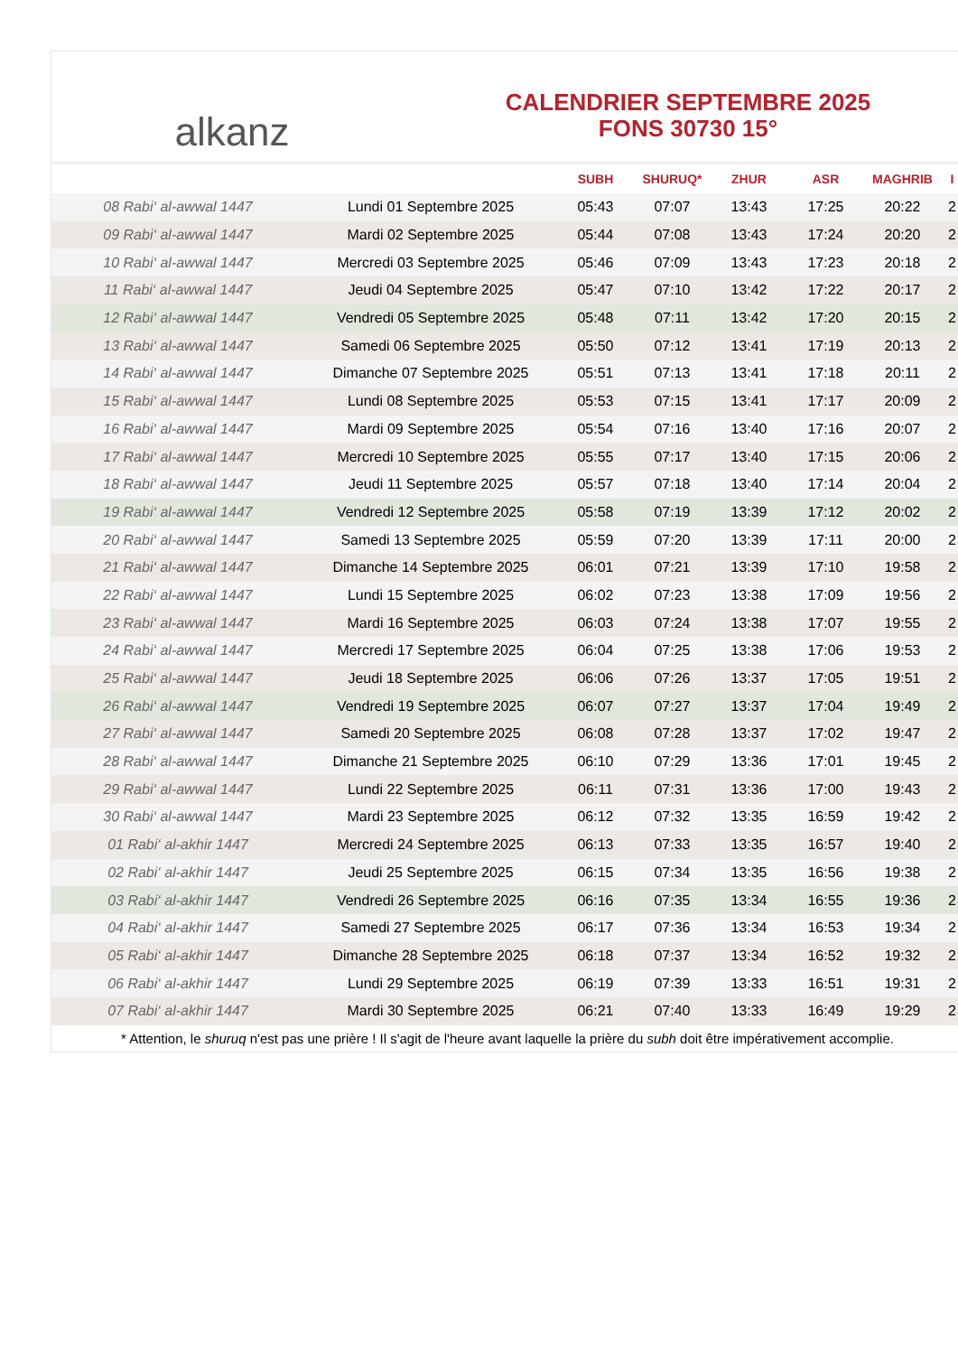alkanz
CALENDRIER SEPTEMBRE 2025
FONS 30730 15°
| | | SUBH | SHURUQ* | ZHUR | ASR | MAGHRIB | I |
| --- | --- | --- | --- | --- | --- | --- | --- |
| 08 Rabi‘ al-awwal 1447 | Lundi 01 Septembre 2025 | 05:43 | 07:07 | 13:43 | 17:25 | 20:22 | 2 |
| 09 Rabi‘ al-awwal 1447 | Mardi 02 Septembre 2025 | 05:44 | 07:08 | 13:43 | 17:24 | 20:20 | 2 |
| 10 Rabi‘ al-awwal 1447 | Mercredi 03 Septembre 2025 | 05:46 | 07:09 | 13:43 | 17:23 | 20:18 | 2 |
| 11 Rabi‘ al-awwal 1447 | Jeudi 04 Septembre 2025 | 05:47 | 07:10 | 13:42 | 17:22 | 20:17 | 2 |
| 12 Rabi‘ al-awwal 1447 | Vendredi 05 Septembre 2025 | 05:48 | 07:11 | 13:42 | 17:20 | 20:15 | 2 |
| 13 Rabi‘ al-awwal 1447 | Samedi 06 Septembre 2025 | 05:50 | 07:12 | 13:41 | 17:19 | 20:13 | 2 |
| 14 Rabi‘ al-awwal 1447 | Dimanche 07 Septembre 2025 | 05:51 | 07:13 | 13:41 | 17:18 | 20:11 | 2 |
| 15 Rabi‘ al-awwal 1447 | Lundi 08 Septembre 2025 | 05:53 | 07:15 | 13:41 | 17:17 | 20:09 | 2 |
| 16 Rabi‘ al-awwal 1447 | Mardi 09 Septembre 2025 | 05:54 | 07:16 | 13:40 | 17:16 | 20:07 | 2 |
| 17 Rabi‘ al-awwal 1447 | Mercredi 10 Septembre 2025 | 05:55 | 07:17 | 13:40 | 17:15 | 20:06 | 2 |
| 18 Rabi‘ al-awwal 1447 | Jeudi 11 Septembre 2025 | 05:57 | 07:18 | 13:40 | 17:14 | 20:04 | 2 |
| 19 Rabi‘ al-awwal 1447 | Vendredi 12 Septembre 2025 | 05:58 | 07:19 | 13:39 | 17:12 | 20:02 | 2 |
| 20 Rabi‘ al-awwal 1447 | Samedi 13 Septembre 2025 | 05:59 | 07:20 | 13:39 | 17:11 | 20:00 | 2 |
| 21 Rabi‘ al-awwal 1447 | Dimanche 14 Septembre 2025 | 06:01 | 07:21 | 13:39 | 17:10 | 19:58 | 2 |
| 22 Rabi‘ al-awwal 1447 | Lundi 15 Septembre 2025 | 06:02 | 07:23 | 13:38 | 17:09 | 19:56 | 2 |
| 23 Rabi‘ al-awwal 1447 | Mardi 16 Septembre 2025 | 06:03 | 07:24 | 13:38 | 17:07 | 19:55 | 2 |
| 24 Rabi‘ al-awwal 1447 | Mercredi 17 Septembre 2025 | 06:04 | 07:25 | 13:38 | 17:06 | 19:53 | 2 |
| 25 Rabi‘ al-awwal 1447 | Jeudi 18 Septembre 2025 | 06:06 | 07:26 | 13:37 | 17:05 | 19:51 | 2 |
| 26 Rabi‘ al-awwal 1447 | Vendredi 19 Septembre 2025 | 06:07 | 07:27 | 13:37 | 17:04 | 19:49 | 2 |
| 27 Rabi‘ al-awwal 1447 | Samedi 20 Septembre 2025 | 06:08 | 07:28 | 13:37 | 17:02 | 19:47 | 2 |
| 28 Rabi‘ al-awwal 1447 | Dimanche 21 Septembre 2025 | 06:10 | 07:29 | 13:36 | 17:01 | 19:45 | 2 |
| 29 Rabi‘ al-awwal 1447 | Lundi 22 Septembre 2025 | 06:11 | 07:31 | 13:36 | 17:00 | 19:43 | 2 |
| 30 Rabi‘ al-awwal 1447 | Mardi 23 Septembre 2025 | 06:12 | 07:32 | 13:35 | 16:59 | 19:42 | 2 |
| 01 Rabi‘ al-akhir 1447 | Mercredi 24 Septembre 2025 | 06:13 | 07:33 | 13:35 | 16:57 | 19:40 | 2 |
| 02 Rabi‘ al-akhir 1447 | Jeudi 25 Septembre 2025 | 06:15 | 07:34 | 13:35 | 16:56 | 19:38 | 2 |
| 03 Rabi‘ al-akhir 1447 | Vendredi 26 Septembre 2025 | 06:16 | 07:35 | 13:34 | 16:55 | 19:36 | 2 |
| 04 Rabi‘ al-akhir 1447 | Samedi 27 Septembre 2025 | 06:17 | 07:36 | 13:34 | 16:53 | 19:34 | 2 |
| 05 Rabi‘ al-akhir 1447 | Dimanche 28 Septembre 2025 | 06:18 | 07:37 | 13:34 | 16:52 | 19:32 | 2 |
| 06 Rabi‘ al-akhir 1447 | Lundi 29 Septembre 2025 | 06:19 | 07:39 | 13:33 | 16:51 | 19:31 | 2 |
| 07 Rabi‘ al-akhir 1447 | Mardi 30 Septembre 2025 | 06:21 | 07:40 | 13:33 | 16:49 | 19:29 | 2 |
* Attention, le shuruq n'est pas une prière ! Il s'agit de l'heure avant laquelle la prière du subh doit être impérativement accomplie.